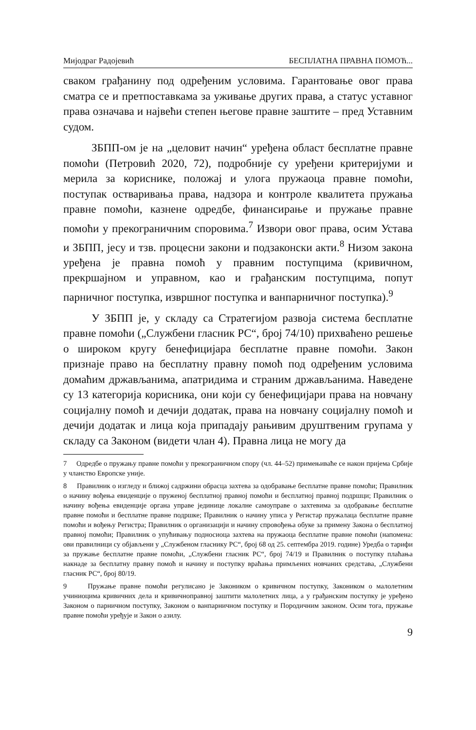Мијодраг Радојевић БЕСПЛАТНА ПРАВНА ПОМОЋ...
сваком грађанину под одређеним условима. Гарантовање овог права сматра се и претпоставкама за уживање других права, а статус уставног права означава и највећи степен његове правне заштите – пред Уставним судом.
ЗБПП-ом је на „целовит начин“ уређена област бесплатне правне помоћи (Петровић 2020, 72), подробније су уређени критеријуми и мерила за кориснике, положај и улога пружаоца правне помоћи, поступак остваривања права, надзора и контроле квалитета пружања правне помоћи, казнене одредбе, финансирање и пружање правне помоћи у прекограничним споровима.<sup>7</sup> Извори овог права, осим Устава и ЗБПП, јесу и тзв. процесни закони и подзаконски акти.<sup>8</sup> Низом закона уређена је правна помоћ у правним поступцима (кривичном, прекршајном и управном, као и грађанским поступцима, попут парничног поступка, извршног поступка и ванпарничног поступка).<sup>9</sup>
У ЗБПП је, у складу са Стратегијом развоја система бесплатне правне помоћи („Службени гласник РС“, број 74/10) прихваћено решење о широком кругу бенефицијара бесплатне правне помоћи. Закон признаје право на бесплатну правну помоћ под одређеним условима домаћим држављанима, апатридима и страним држављанима. Наведене су 13 категорија корисника, они који су бенефицијари права на новчану социјалну помоћ и дечији додатак, права на новчану социјалну помоћ и дечији додатак и лица која припадају рањивим друштвеним групама у складу са Законом (видети члан 4). Правна лица не могу да
7 Одредбе о пружању правне помоћи у прекограничном спору (чл. 44–52) примењиваће се након пријема Србије у чланство Европске уније.
8 Правилник о изгледу и ближој садржини обрасца захтева за одобравање бесплатне правне помоћи; Правилник о начину вођења евиденције о пруженој бесплатној правној помоћи и бесплатној правној подршци; Правилник о начину вођења евиденције органа управе јединице локалне самоуправе о захтевима за одобравање бесплатне правне помоћи и бесплатне правне подршке; Правилник о начину уписа у Регистар пружалаца бесплатне правне помоћи и вођењу Регистра; Правилник о организацији и начину спровођења обуке за примену Закона о бесплатној правној помоћи; Правилник о упућивању подносиоца захтева на пружаоца бесплатне правне помоћи (напомена: ови правилници су објављени у „Службеном гласнику РС“, број 68 од 25. септембра 2019. године) Уредба о тарифи за пружање бесплатне правне помоћи, „Службени гласник РС“, број 74/19 и Правилник о поступку плаћања накнаде за бесплатну правну помоћ и начину и поступку враћања примљених новчаних средстава, „Службени гласник РС“, број 80/19.
9 Пружање правне помоћи регулисано је Закоником о кривичном поступку, Закоником о малолетним учиниоцима кривичних дела и кривичноправној заштити малолетних лица, а у грађанским поступку је уређено Законом о парничном поступку, Законом о ванпарничном поступку и Породичним законом. Осим тога, пружање правне помоћи уређује и Закон о азилу.
9